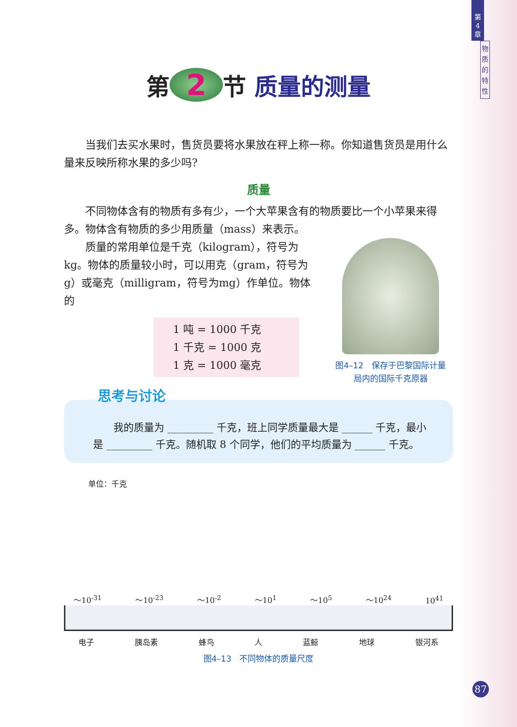第
4
章
物
质
的
特
性
第 2 节 质量的测量
当我们去买水果时，售货员要将水果放在秤上称一称。你知道售货员是用什么量来反映所称水果的多少吗?
质量
不同物体含有的物质有多有少，一个大苹果含有的物质要比一个小苹果来得多。物体含有物质的多少用质量（mass）来表示。
质量的常用单位是千克（kilogram），符号为kg。物体的质量较小时，可以用克（gram，符号为g）或毫克（milligram，符号为mg）作单位。物体的
1 吨 = 1000 千克
1 千克 = 1000 克
1 克 = 1000 毫克
图4–12　保存于巴黎国际计量
局内的国际千克原器
思考与讨论
我的质量为 _________ 千克，班上同学质量最大是 ______ 千克，最小是 _________ 千克。随机取 8 个同学，他们的平均质量为 ______ 千克。
单位：千克
～10<sup>-31</sup> ～10<sup>-23</sup> ～10<sup>-2</sup> ～10<sup>1</sup> ～10<sup>5</sup> ～10<sup>24</sup> 10<sup>41</sup>
电子 胰岛素 蜂鸟 人 蓝鲸 地球 银河系
图4–13　不同物体的质量尺度
87